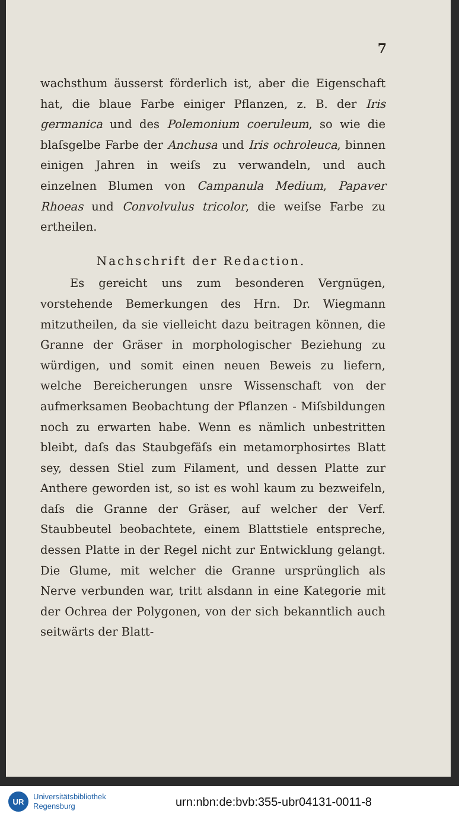7
wachsthum äusserst förderlich ist, aber die Eigenschaft hat, die blaue Farbe einiger Pflanzen, z. B. der Iris germanica und des Polemonium coeruleum, so wie die blaſsgelbe Farbe der Anchusa und Iris ochroleuca, binnen einigen Jahren in weiſs zu verwandeln, und auch einzelnen Blumen von Campanula Medium, Papaver Rhoeas und Convolvulus tricolor, die weiſse Farbe zu ertheilen.
Nachschrift der Redaction.
Es gereicht uns zum besonderen Vergnügen, vorstehende Bemerkungen des Hrn. Dr. Wiegmann mitzutheilen, da sie vielleicht dazu beitragen können, die Granne der Gräser in morphologischer Beziehung zu würdigen, und somit einen neuen Beweis zu liefern, welche Bereicherungen unsre Wissenschaft von der aufmerksamen Beobachtung der Pflanzen - Miſsbildungen noch zu erwarten habe. Wenn es nämlich unbestritten bleibt, daſs das Staubgefäſs ein metamorphosirtes Blatt sey, dessen Stiel zum Filament, und dessen Platte zur Anthere geworden ist, so ist es wohl kaum zu bezweifeln, daſs die Granne der Gräser, auf welcher der Verf. Staubbeutel beobachtete, einem Blattstiele entspreche, dessen Platte in der Regel nicht zur Entwicklung gelangt. Die Glume, mit welcher die Granne ursprünglich als Nerve verbunden war, tritt alsdann in eine Kategorie mit der Ochrea der Polygonen, von der sich bekanntlich auch seitwärts der Blatt-
UR
Universitätsbibliothek
Regensburg
urn:nbn:de:bvb:355-ubr04131-0011-8